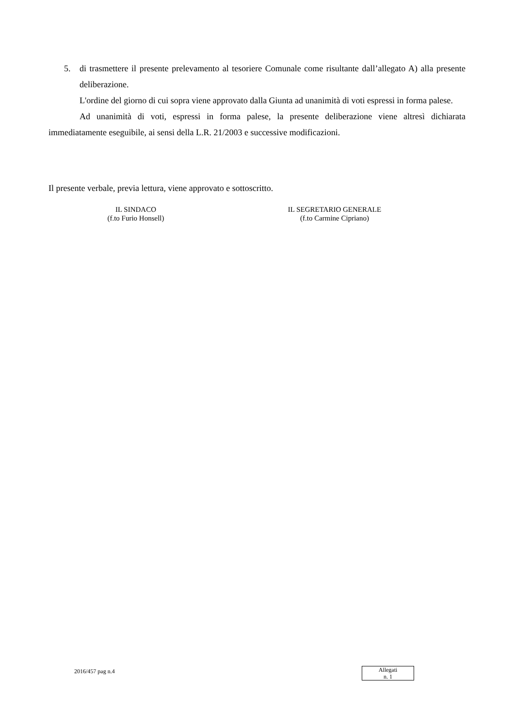5. di trasmettere il presente prelevamento al tesoriere Comunale come risultante dall’allegato A) alla presente deliberazione.
L'ordine del giorno di cui sopra viene approvato dalla Giunta ad unanimità di voti espressi in forma palese.
Ad unanimità di voti, espressi in forma palese, la presente deliberazione viene altresì dichiarata immediatamente eseguibile, ai sensi della L.R. 21/2003 e successive modificazioni.
Il presente verbale, previa lettura, viene approvato e sottoscritto.
IL SINDACO
(f.to Furio Honsell)
IL SEGRETARIO GENERALE
(f.to Carmine Cipriano)
2016/457 pag n.4
Allegati
n. 1